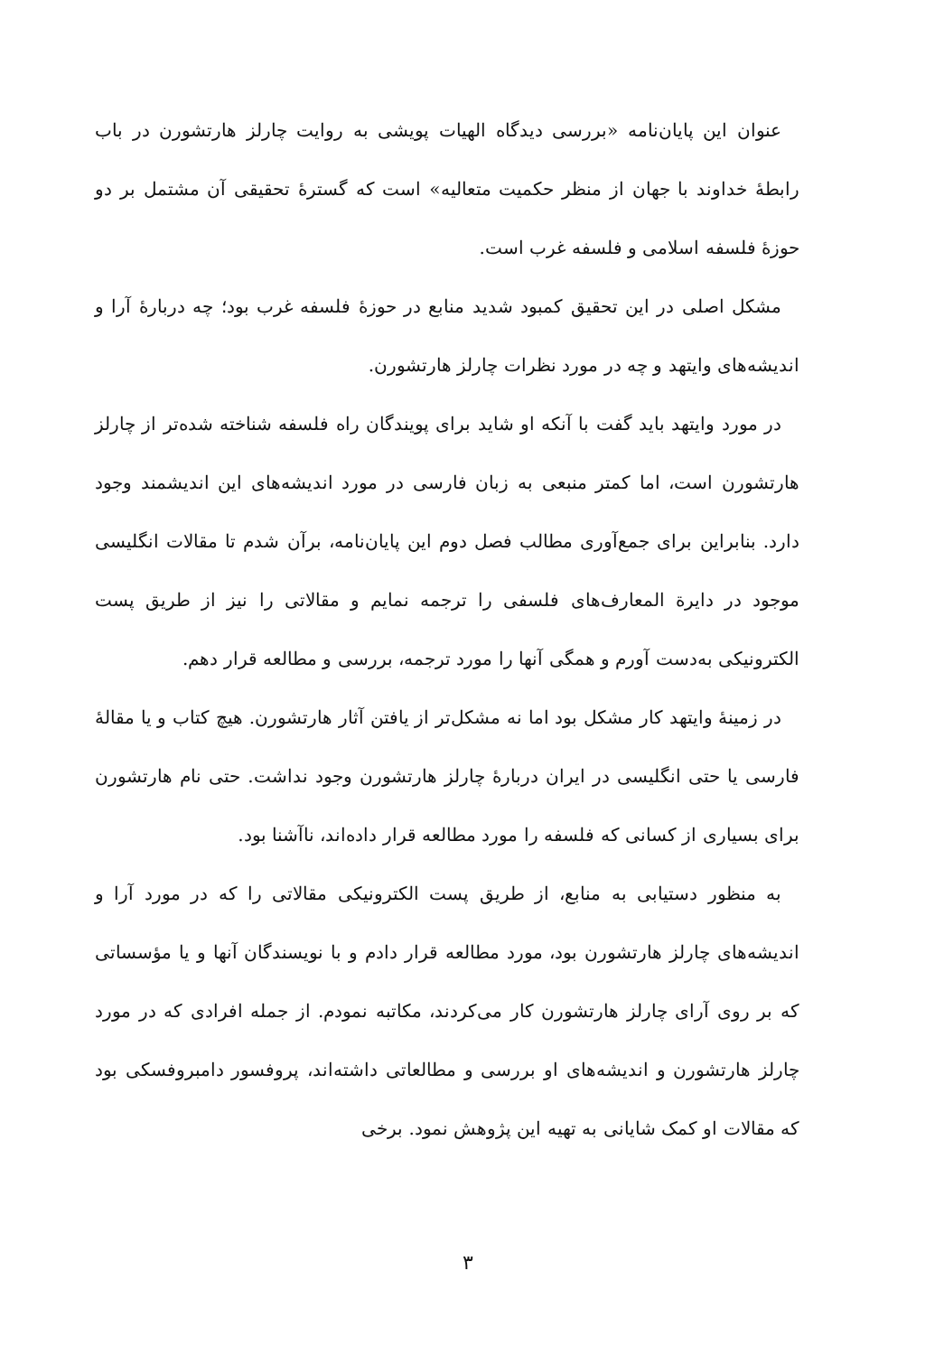عنوان این پایان‌نامه «بررسی دیدگاه الهیات پویشی به روایت چارلز هارتشورن در باب رابطهٔ خداوند با جهان از منظر حکمیت متعالیه» است که گسترهٔ تحقیقی آن مشتمل بر دو حوزهٔ فلسفه اسلامی و فلسفه غرب است.
مشکل اصلی در این تحقیق کمبود شدید منابع در حوزهٔ فلسفه غرب بود؛ چه دربارهٔ آرا و اندیشه‌های وایتهد و چه در مورد نظرات چارلز هارتشورن.
در مورد وایتهد باید گفت با آنکه او شاید برای پویندگان راه فلسفه شناخته شده‌تر از چارلز هارتشورن است، اما کمتر منبعی به زبان فارسی در مورد اندیشه‌های این اندیشمند وجود دارد. بنابراین برای جمع‌آوری مطالب فصل دوم این پایان‌نامه، برآن شدم تا مقالات انگلیسی موجود در دایرة المعارف‌های فلسفی را ترجمه نمایم و مقالاتی را نیز از طریق پست الکترونیکی به‌دست آورم و همگی آنها را مورد ترجمه، بررسی و مطالعه قرار دهم.
در زمینهٔ وایتهد کار مشکل بود اما نه مشکل‌تر از یافتن آثار هارتشورن. هیچ کتاب و یا مقالهٔ فارسی یا حتی انگلیسی در ایران دربارهٔ چارلز هارتشورن وجود نداشت. حتی نام هارتشورن برای بسیاری از کسانی که فلسفه را مورد مطالعه قرار داده‌اند، ناآشنا بود.
به منظور دستیابی به منابع، از طریق پست الکترونیکی مقالاتی را که در مورد آرا و اندیشه‌های چارلز هارتشورن بود، مورد مطالعه قرار دادم و با نویسندگان آنها و یا مؤسساتی که بر روی آرای چارلز هارتشورن کار می‌کردند، مکاتبه نمودم. از جمله افرادی که در مورد چارلز هارتشورن و اندیشه‌های او بررسی و مطالعاتی داشته‌اند، پروفسور دامبروفسکی بود که مقالات او کمک شایانی به تهیه این پژوهش نمود. برخی
۳